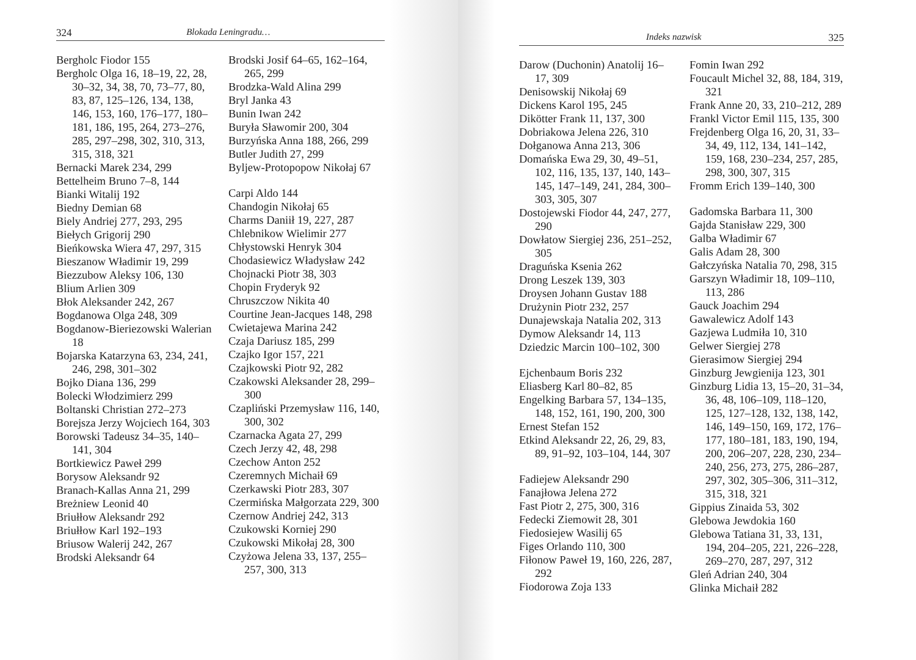324 Blokada Leningradu…
Bergholc Fiodor 155
Bergholc Olga 16, 18–19, 22, 28, 30–32, 34, 38, 70, 73–77, 80, 83, 87, 125–126, 134, 138, 146, 153, 160, 176–177, 180–181, 186, 195, 264, 273–276, 285, 297–298, 302, 310, 313, 315, 318, 321
Bernacki Marek 234, 299
Bettelheim Bruno 7–8, 144
Bianki Witalij 192
Biedny Demian 68
Biely Andriej 277, 293, 295
Biełych Grigorij 290
Bieńkowska Wiera 47, 297, 315
Bieszanow Władimir 19, 299
Biezzubow Aleksy 106, 130
Blium Arlien 309
Błok Aleksander 242, 267
Bogdanowa Olga 248, 309
Bogdanow-Bieriezowski Walerian 18
Bojarska Katarzyna 63, 234, 241, 246, 298, 301–302
Bojko Diana 136, 299
Bolecki Włodzimierz 299
Boltanski Christian 272–273
Borejsza Jerzy Wojciech 164, 303
Borowski Tadeusz 34–35, 140–141, 304
Bortkiewicz Paweł 299
Borysow Aleksandr 92
Branach-Kallas Anna 21, 299
Breżniew Leonid 40
Briułłow Aleksandr 292
Briułłow Karl 192–193
Briusow Walerij 242, 267
Brodski Aleksandr 64
Brodski Josif 64–65, 162–164, 265, 299
Brodzka-Wald Alina 299
Bryl Janka 43
Bunin Iwan 242
Buryła Sławomir 200, 304
Burzyńska Anna 188, 266, 299
Butler Judith 27, 299
Byljew-Protopopow Nikołaj 67
Carpi Aldo 144
Chandogin Nikołaj 65
Charms Daniił 19, 227, 287
Chlebnikow Wielimir 277
Chłystowski Henryk 304
Chodasiewicz Władysław 242
Chojnacki Piotr 38, 303
Chopin Fryderyk 92
Chruszczow Nikita 40
Courtine Jean-Jacques 148, 298
Cwietajewa Marina 242
Czaja Dariusz 185, 299
Czajko Igor 157, 221
Czajkowski Piotr 92, 282
Czakowski Aleksander 28, 299–300
Czapliński Przemysław 116, 140, 300, 302
Czarnacka Agata 27, 299
Czech Jerzy 42, 48, 298
Czechow Anton 252
Czeremnych Michaił 69
Czerkawski Piotr 283, 307
Czermińska Małgorzata 229, 300
Czernow Andriej 242, 313
Czukowski Korniej 290
Czukowski Mikołaj 28, 300
Czyżowa Jelena 33, 137, 255–257, 300, 313
Indeks nazwisk 325
Darow (Duchonin) Anatolij 16–17, 309
Denisowskij Nikołaj 69
Dickens Karol 195, 245
Dikötter Frank 11, 137, 300
Dobriakowa Jelena 226, 310
Dołganowa Anna 213, 306
Domańska Ewa 29, 30, 49–51, 102, 116, 135, 137, 140, 143–145, 147–149, 241, 284, 300–303, 305, 307
Dostojewski Fiodor 44, 247, 277, 290
Dowłatow Siergiej 236, 251–252, 305
Draguńska Ksenia 262
Drong Leszek 139, 303
Droysen Johann Gustav 188
Drużynin Piotr 232, 257
Dunajewskaja Natalia 202, 313
Dymow Aleksandr 14, 113
Dziedzic Marcin 100–102, 300
Ejchenbaum Boris 232
Eliasberg Karl 80–82, 85
Engelking Barbara 57, 134–135, 148, 152, 161, 190, 200, 300
Ernest Stefan 152
Etkind Aleksandr 22, 26, 29, 83, 89, 91–92, 103–104, 144, 307
Fadiejew Aleksandr 290
Fanajłowa Jelena 272
Fast Piotr 2, 275, 300, 316
Fedecki Ziemowit 28, 301
Fiedosiejew Wasilij 65
Figes Orlando 110, 300
Fiłonow Paweł 19, 160, 226, 287, 292
Fiodorowa Zoja 133
Fomin Iwan 292
Foucault Michel 32, 88, 184, 319, 321
Frank Anne 20, 33, 210–212, 289
Frankl Victor Emil 115, 135, 300
Frejdenberg Olga 16, 20, 31, 33–34, 49, 112, 134, 141–142, 159, 168, 230–234, 257, 285, 298, 300, 307, 315
Fromm Erich 139–140, 300
Gadomska Barbara 11, 300
Gajda Stanisław 229, 300
Galba Władimir 67
Galis Adam 28, 300
Gałczyńska Natalia 70, 298, 315
Garszyn Władimir 18, 109–110, 113, 286
Gauck Joachim 294
Gawalewicz Adolf 143
Gazjewa Ludmiła 10, 310
Gelwer Siergiej 278
Gierasimow Siergiej 294
Ginzburg Jewgienija 123, 301
Ginzburg Lidia 13, 15–20, 31–34, 36, 48, 106–109, 118–120, 125, 127–128, 132, 138, 142, 146, 149–150, 169, 172, 176–177, 180–181, 183, 190, 194, 200, 206–207, 228, 230, 234–240, 256, 273, 275, 286–287, 297, 302, 305–306, 311–312, 315, 318, 321
Gippius Zinaida 53, 302
Glebowa Jewdokia 160
Glebowa Tatiana 31, 33, 131, 194, 204–205, 221, 226–228, 269–270, 287, 297, 312
Gleń Adrian 240, 304
Glinka Michaił 282